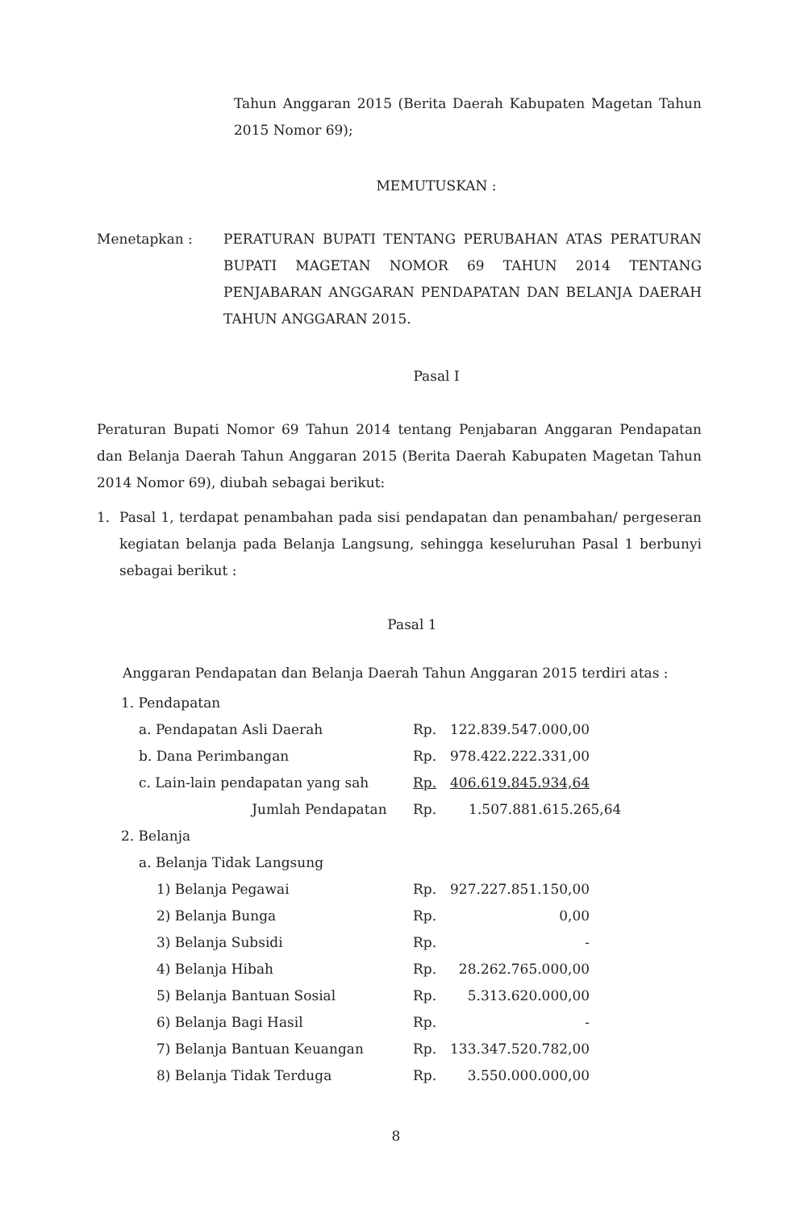Tahun Anggaran 2015 (Berita Daerah Kabupaten Magetan Tahun 2015 Nomor 69);
MEMUTUSKAN :
Menetapkan : PERATURAN BUPATI TENTANG PERUBAHAN ATAS PERATURAN BUPATI MAGETAN NOMOR 69 TAHUN 2014 TENTANG PENJABARAN ANGGARAN PENDAPATAN DAN BELANJA DAERAH TAHUN ANGGARAN 2015.
Pasal I
Peraturan Bupati Nomor 69 Tahun 2014 tentang Penjabaran Anggaran Pendapatan dan Belanja Daerah Tahun Anggaran 2015 (Berita Daerah Kabupaten Magetan Tahun 2014 Nomor 69), diubah sebagai berikut:
1. Pasal 1, terdapat penambahan pada sisi pendapatan dan penambahan/ pergeseran kegiatan belanja pada Belanja Langsung, sehingga keseluruhan Pasal 1 berbunyi sebagai berikut :
Pasal 1
Anggaran Pendapatan dan Belanja Daerah Tahun Anggaran 2015 terdiri atas :
| 1. Pendapatan | | | |
| a. Pendapatan Asli Daerah | Rp. | 122.839.547.000,00 | |
| b. Dana Perimbangan | Rp. | 978.422.222.331,00 | |
| c. Lain-lain pendapatan yang sah | Rp. | 406.619.845.934,64 | |
| Jumlah Pendapatan Rp. | | 1.507.881.615.265,64 | |
| 2. Belanja | | | |
| a. Belanja Tidak Langsung | | | |
| 1) Belanja Pegawai | Rp. | 927.227.851.150,00 | |
| 2) Belanja Bunga | Rp. | 0,00 | |
| 3) Belanja Subsidi | Rp. | - | |
| 4) Belanja Hibah | Rp. | 28.262.765.000,00 | |
| 5) Belanja Bantuan Sosial | Rp. | 5.313.620.000,00 | |
| 6) Belanja Bagi Hasil | Rp. | - | |
| 7) Belanja Bantuan Keuangan | Rp. | 133.347.520.782,00 | |
| 8) Belanja Tidak Terduga | Rp. | 3.550.000.000,00 | |
8